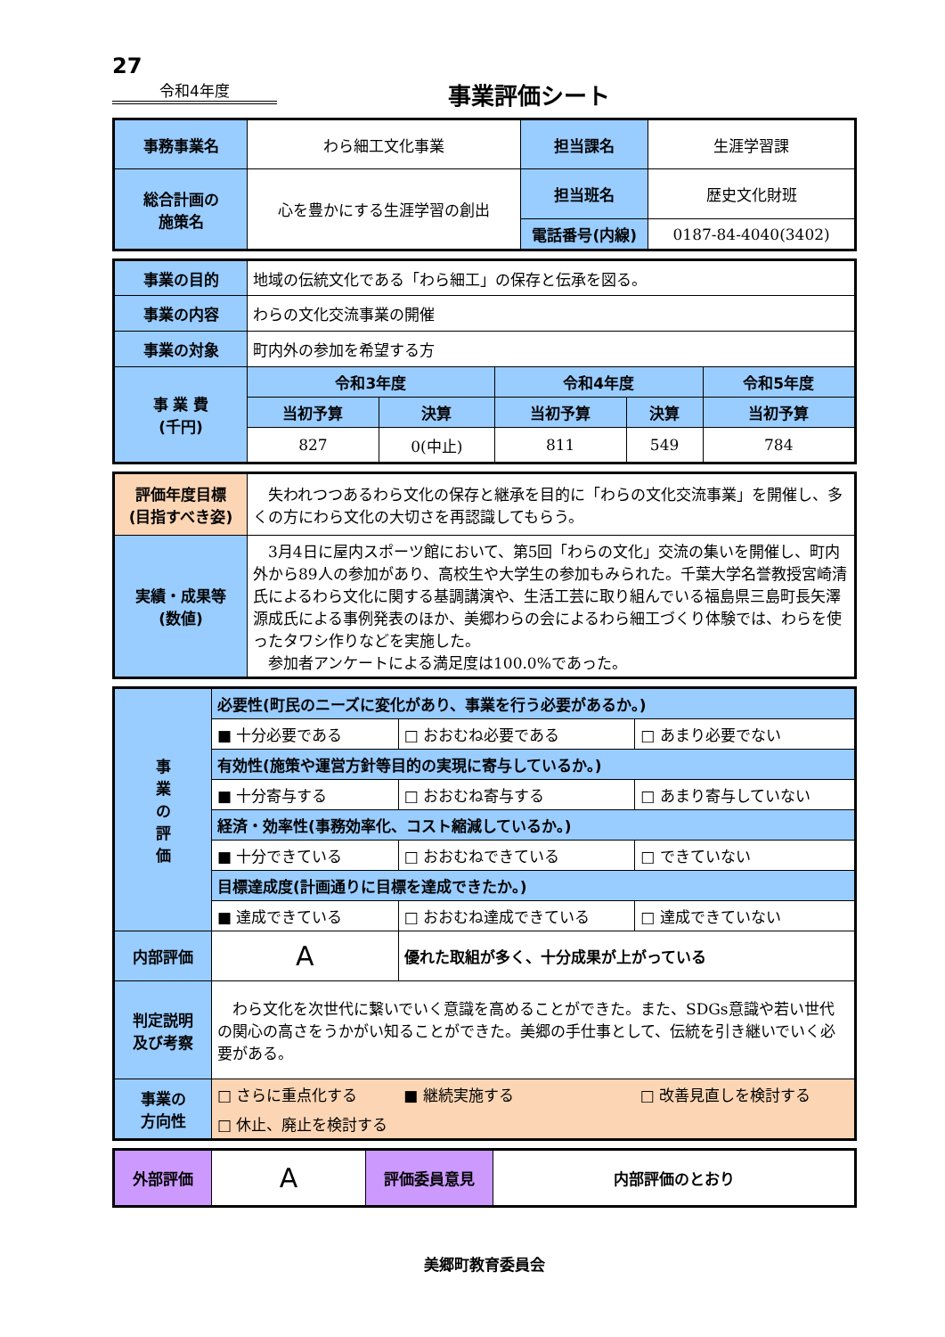27
令和4年度
事業評価シート
| 事務事業名 | わら細工文化事業 | 担当課名 | 生涯学習課 |
| 総合計画の 施策名 | 心を豊かにする生涯学習の創出 | 担当班名 | 歴史文化財班 |
| | | 電話番号(内線) | 0187-84-4040(3402) |
| 事業の目的 | 地域の伝統文化である「わら細工」の保存と伝承を図る。 | | | | |
| 事業の内容 | わらの文化交流事業の開催 | | | | |
| 事業の対象 | 町内外の参加を希望する方 | | | | |
| 事 業 費 (千円) | 令和3年度 | | 令和4年度 | | 令和5年度 |
| | 当初予算 | 決算 | 当初予算 | 決算 | 当初予算 |
| | 827 | 0(中止) | 811 | 549 | 784 |
| 評価年度目標 (目指すべき姿) | 失われつつあるわら文化の保存と継承を目的に「わらの文化交流事業」を開催し、多くの方にわら文化の大切さを再認識してもらう。 |
| 実績・成果等 (数値) | 3月4日に屋内スポーツ館において、第5回「わらの文化」交流の集いを開催し、町内外から89人の参加があり、高校生や大学生の参加もみられた。千葉大学名誉教授宮崎清氏によるわら文化に関する基調講演や、生活工芸に取り組んでいる福島県三島町長矢澤源成氏による事例発表のほか、美郷わらの会によるわら細工づくり体験では、わらを使ったタワシ作りなどを実施した。 参加者アンケートによる満足度は100.0%であった。 |
| 事 業 の 評 価 | 必要性(町民のニーズに変化があり、事業を行う必要があるか。) | | |
| | ■ 十分必要である | □ おおむね必要である | □ あまり必要でない |
| | 有効性(施策や運営方針等目的の実現に寄与しているか。) | | |
| | ■ 十分寄与する | □ おおむね寄与する | □ あまり寄与していない |
| | 経済・効率性(事務効率化、コスト縮減しているか。) | | |
| | ■ 十分できている | □ おおむねできている | □ できていない |
| | 目標達成度(計画通りに目標を達成できたか。) | | |
| | ■ 達成できている | □ おおむね達成できている | □ 達成できていない |
| 内部評価 | A | 優れた取組が多く、十分成果が上がっている | |
| 判定説明 及び考察 | わら文化を次世代に繋いでいく意識を高めることができた。また、SDGs意識や若い世代の関心の高さをうかがい知ることができた。美郷の手仕事として、伝統を引き継いでいく必要がある。 | | |
| 事業の 方向性 | □ さらに重点化する | ■ 継続実施する | □ 改善見直しを検討する |
| | □ 休止、廃止を検討する | | |
| 外部評価 | A | 評価委員意見 | 内部評価のとおり |
美郷町教育委員会